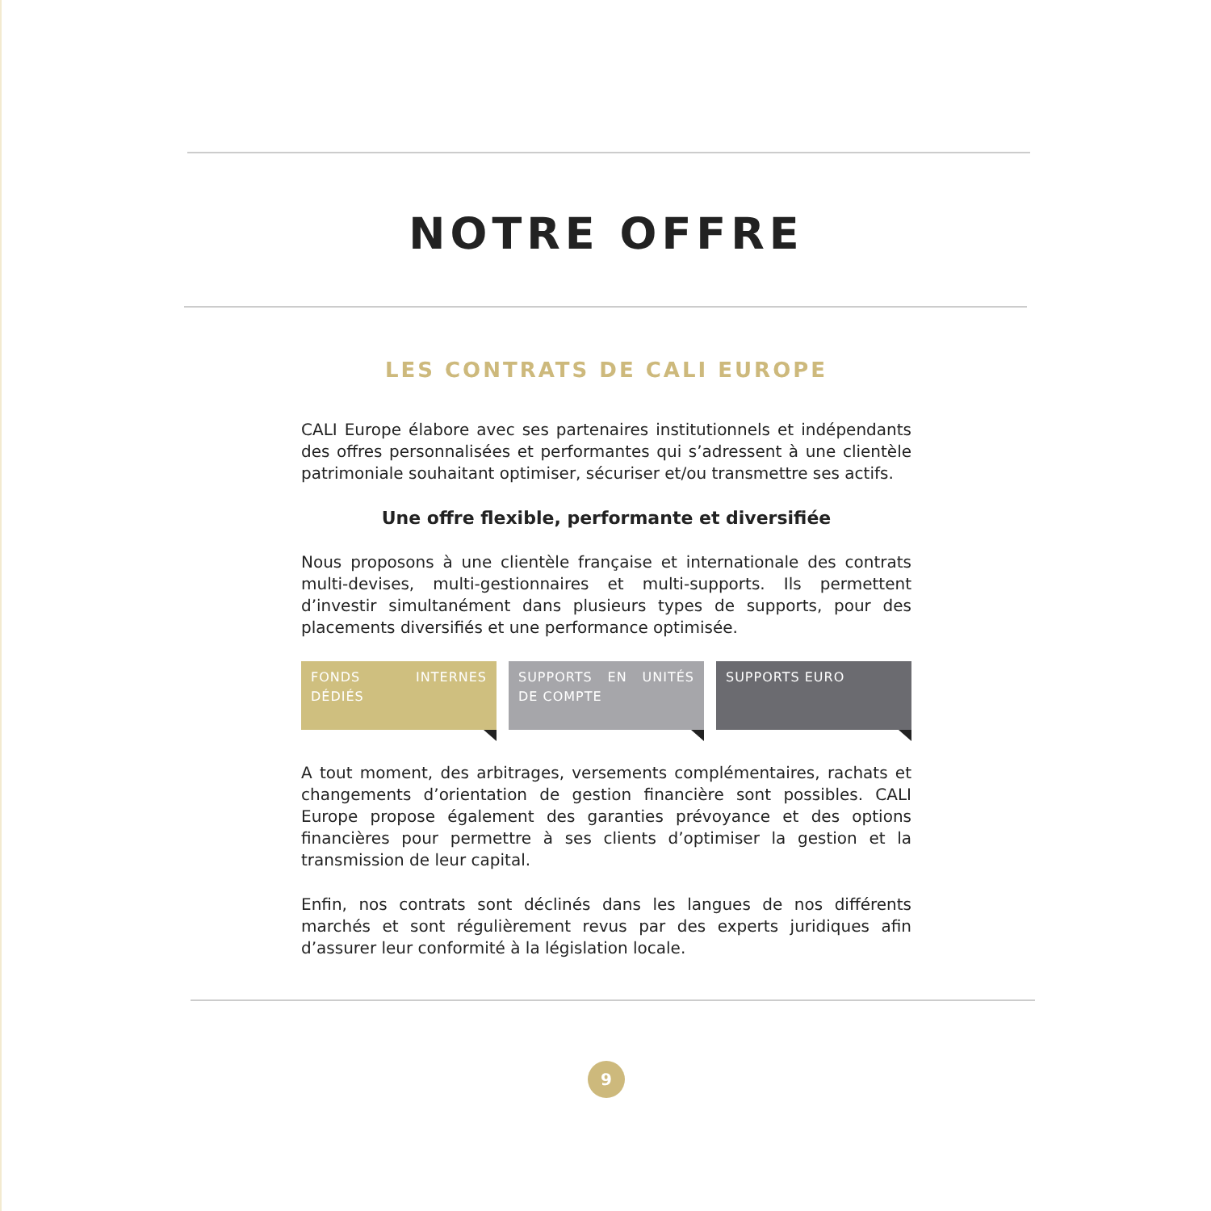NOTRE OFFRE
LES CONTRATS DE CALI EUROPE
CALI Europe élabore avec ses partenaires institutionnels et indépendants des offres personnalisées et performantes qui s’adressent à une clientèle patrimoniale souhaitant optimiser, sécuriser et/ou transmettre ses actifs.
Une offre flexible, performante et diversifiée
Nous proposons à une clientèle française et internationale des contrats multi-devises, multi-gestionnaires et multi-supports. Ils permettent d’investir simultanément dans plusieurs types de supports, pour des placements diversifiés et une performance optimisée.
FONDS INTERNES DÉDIÉS SUPPORTS EN UNITÉS DE COMPTE SUPPORTS EURO
A tout moment, des arbitrages, versements complémentaires, rachats et changements d’orientation de gestion financière sont possibles. CALI Europe propose également des garanties prévoyance et des options financières pour permettre à ses clients d’optimiser la gestion et la transmission de leur capital.
Enfin, nos contrats sont déclinés dans les langues de nos différents marchés et sont régulièrement revus par des experts juridiques afin d’assurer leur conformité à la législation locale.
9